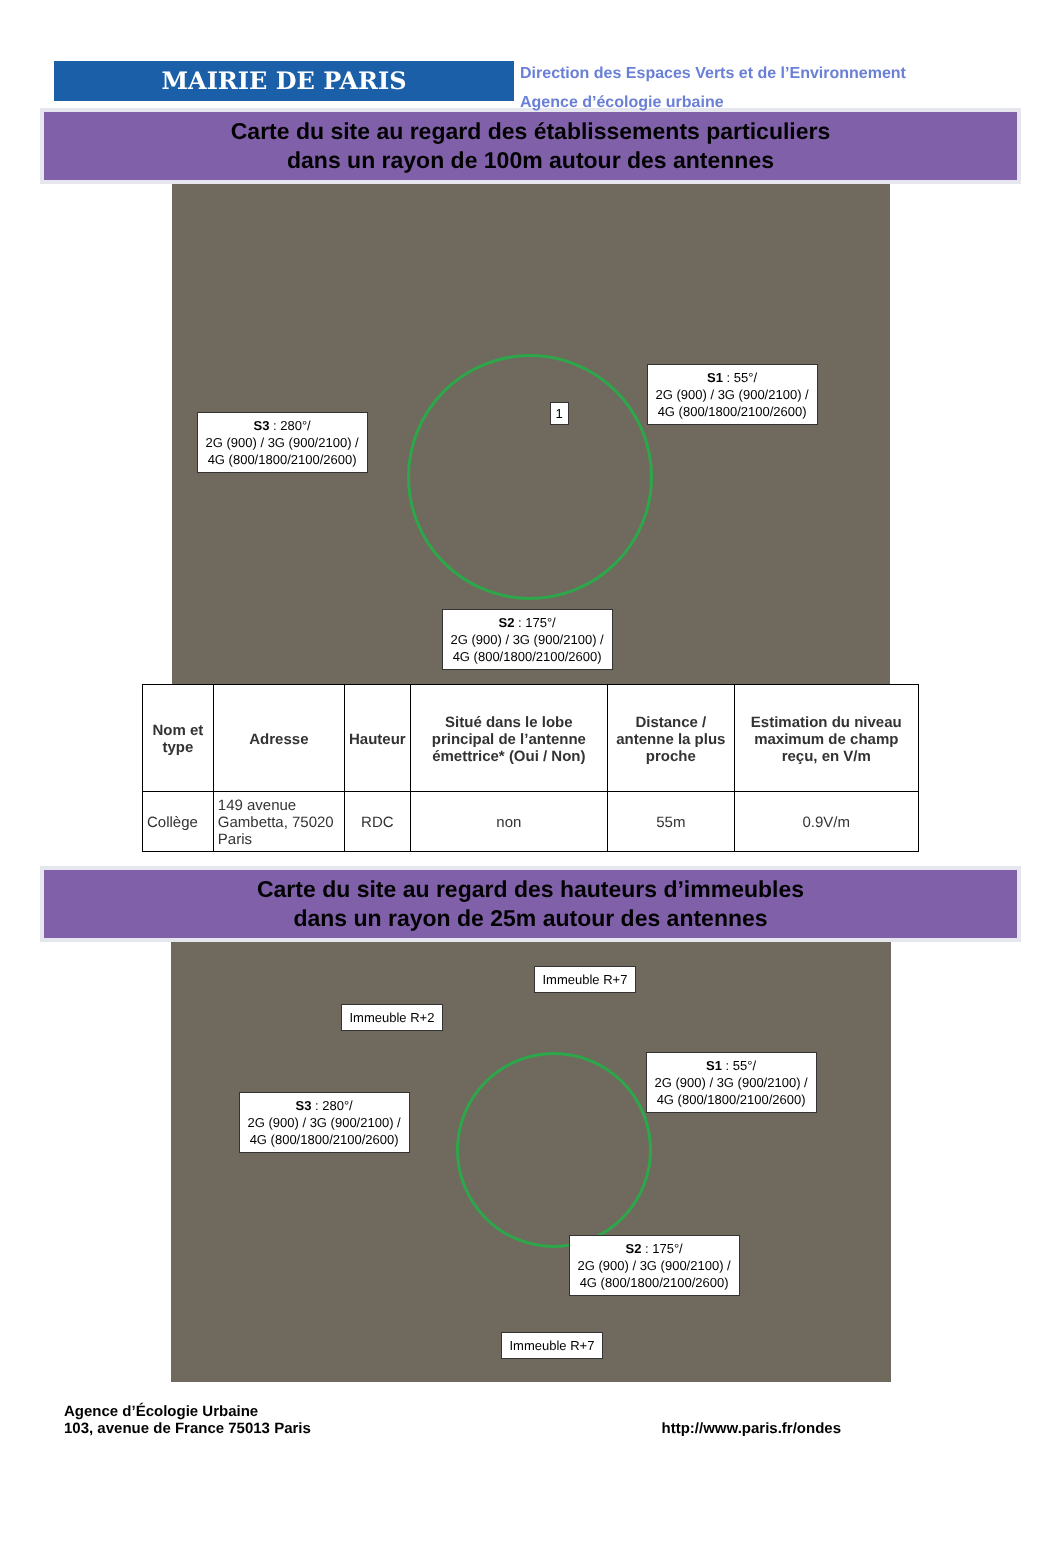MAIRIE DE PARIS
Direction des Espaces Verts et de l’Environnement
Agence d’écologie urbaine
Carte du site au regard des établissements particuliers
dans un rayon de 100m autour des antennes
S1 : 55°/
2G (900) / 3G (900/2100) /
4G (800/1800/2100/2600)
S3 : 280°/
2G (900) / 3G (900/2100) /
4G (800/1800/2100/2600)
S2 : 175°/
2G (900) / 3G (900/2100) /
4G (800/1800/2100/2600)
1
| Nom et type | Adresse | Hauteur | Situé dans le lobe principal de l’antenne émettrice* (Oui / Non) | Distance / antenne la plus proche | Estimation du niveau maximum de champ reçu, en V/m |
| --- | --- | --- | --- | --- | --- |
| Collège | 149 avenue Gambetta, 75020 Paris | RDC | non | 55m | 0.9V/m |
Carte du site au regard des hauteurs d’immeubles
dans un rayon de 25m autour des antennes
Immeuble R+7
Immeuble R+2
S1 : 55°/
2G (900) / 3G (900/2100) /
4G (800/1800/2100/2600)
S3 : 280°/
2G (900) / 3G (900/2100) /
4G (800/1800/2100/2600)
S2 : 175°/
2G (900) / 3G (900/2100) /
4G (800/1800/2100/2600)
Immeuble R+7
Agence d’Écologie Urbaine
103, avenue de France 75013 Paris
http://www.paris.fr/ondes